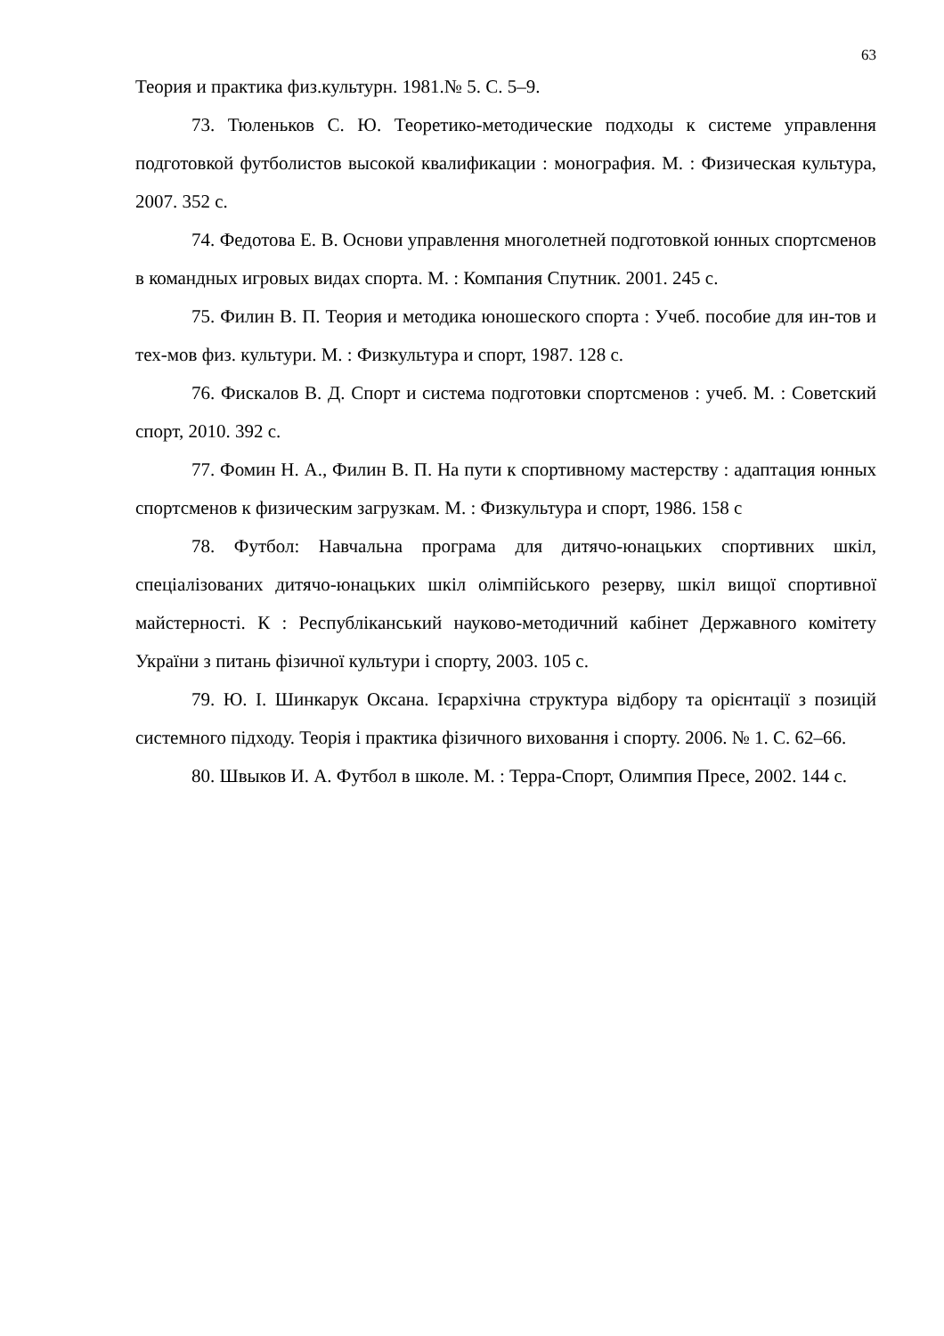63
Теория и практика физ.культурн. 1981.№ 5. С. 5–9.
73. Тюленьков С. Ю. Теоретико-методические подходы к системе управлення подготовкой футболистов высокой квалификации : монография. М. : Физическая культура, 2007. 352 с.
74. Федотова Е. В. Основи управлення многолетней подготовкой юнных спортсменов в командных игровых видах спорта. М. : Компания Спутник. 2001. 245 с.
75. Филин В. П. Теория и методика юношеского спорта : Учеб. пособие для ин-тов и тех-мов физ. культури. М. : Физкультура и спорт, 1987. 128 с.
76. Фискалов В. Д. Спорт и система подготовки спортсменов : учеб. М. : Советский спорт, 2010. 392 с.
77. Фомин Н. А., Филин В. П. На пути к спортивному мастерству : адаптация юнных спортсменов к физическим загрузкам. М. : Физкультура и спорт, 1986. 158 с
78. Футбол: Навчальна програма для дитячо-юнацьких спортивних шкіл, спеціалізованих дитячо-юнацьких шкіл олімпійського резерву, шкіл вищої спортивної майстерності. К : Республіканський науково-методичний кабінет Державного комітету України з питань фізичної культури і спорту, 2003. 105 с.
79. Ю. І. Шинкарук Оксана. Ієрархічна структура відбору та орієнтації з позицій системного підходу. Теорія і практика фізичного виховання і спорту. 2006. № 1. С. 62–66.
80. Швыков И. А. Футбол в школе. М. : Терра-Спорт, Олимпия Пресе, 2002. 144 с.